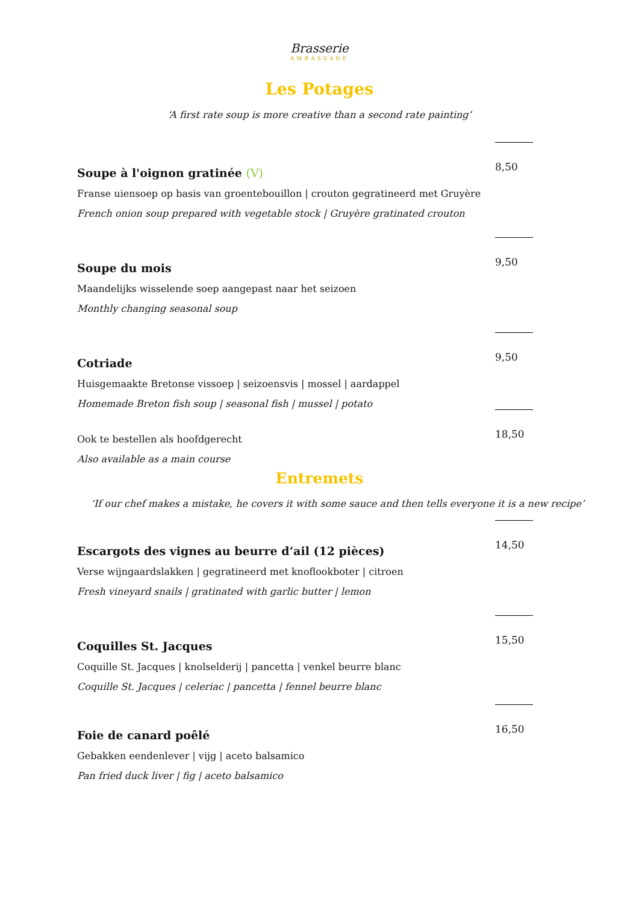Brasserie
AMBASSADE
Les Potages
‘A first rate soup is more creative than a second rate painting’
Soupe à l'oignon gratinée (V) 8,50
Franse uiensoep op basis van groentebouillon | crouton gegratineerd met Gruyère
French onion soup prepared with vegetable stock | Gruyère gratinated crouton
Soupe du mois 9,50
Maandelijks wisselende soep aangepast naar het seizoen
Monthly changing seasonal soup
Cotriade 9,50
Huisgemaakte Bretonse vissoep | seizoensvis | mossel | aardappel
Homemade Breton fish soup | seasonal fish | mussel | potato
Ook te bestellen als hoofdgerecht 18,50
Also available as a main course
Entremets
‘If our chef makes a mistake, he covers it with some sauce and then tells everyone it is a new recipe’
Escargots des vignes au beurre d’ail (12 pièces) 14,50
Verse wijngaardslakken | gegratineerd met knoflookboter | citroen
Fresh vineyard snails | gratinated with garlic butter | lemon
Coquilles St. Jacques 15,50
Coquille St. Jacques | knolselderij | pancetta | venkel beurre blanc
Coquille St. Jacques | celeriac | pancetta | fennel beurre blanc
Foie de canard poêlé 16,50
Gebakken eendenlever | vijg | aceto balsamico
Pan fried duck liver | fig | aceto balsamico